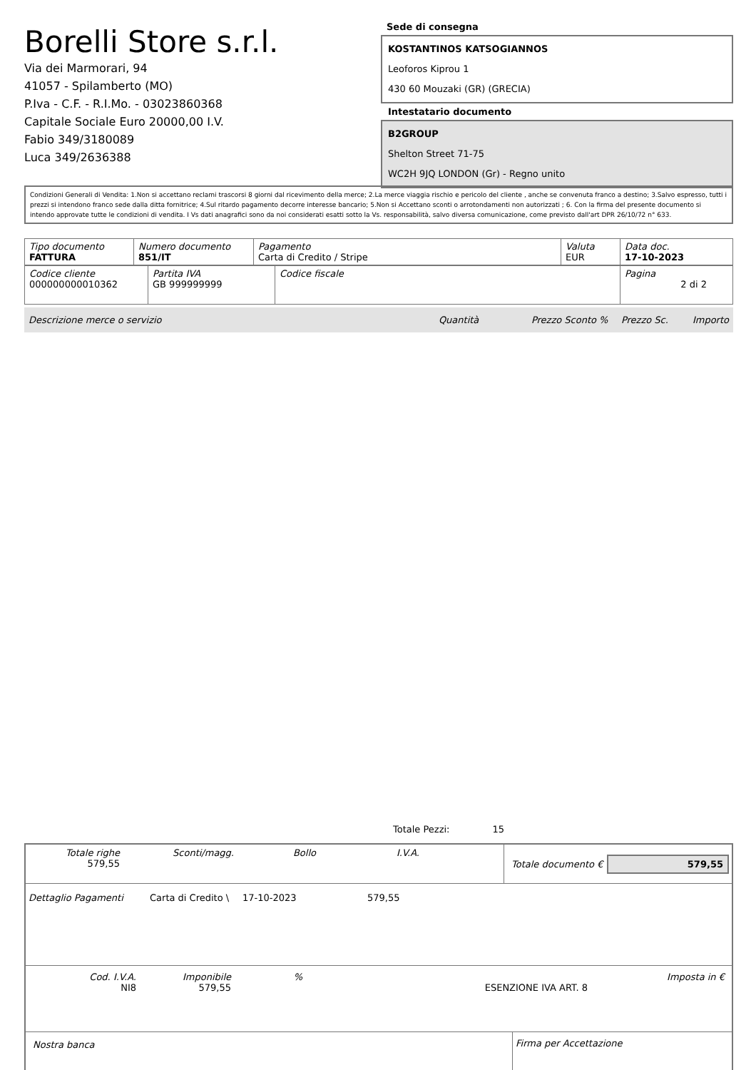Borelli Store s.r.l.
Via dei Marmorari, 94
41057 - Spilamberto (MO)
P.Iva - C.F. - R.I.Mo. - 03023860368
Capitale Sociale Euro 20000,00 I.V.
Fabio 349/3180089
Luca 349/2636388
Sede di consegna
KOSTANTINOS KATSOGIANNOS
Leoforos Kiprou 1
430 60 Mouzaki (GR) (GRECIA)
Intestatario documento
B2GROUP
Shelton Street 71-75
WC2H 9JQ LONDON (Gr) - Regno unito
Condizioni Generali di Vendita: 1.Non si accettano reclami trascorsi 8 giorni dal ricevimento della merce; 2.La merce viaggia rischio e pericolo del cliente , anche se convenuta franco a destino; 3.Salvo espresso, tutti i prezzi si intendono franco sede dalla ditta fornitrice; 4.Sul ritardo pagamento decorre interesse bancario; 5.Non si Accettano sconti o arrotondamenti non autorizzati ; 6. Con la firma del presente documento si intendo approvate tutte le condizioni di vendita. I Vs dati anagrafici sono da noi considerati esatti sotto la Vs. responsabilità, salvo diversa comunicazione, come previsto dall'art DPR 26/10/72 n° 633.
| Tipo documento FATTURA | Numero documento 851/IT | Pagamento Carta di Credito / Stripe | Valuta EUR | Data doc. 17-10-2023 |
| Codice cliente 000000000010362 | Partita IVA GB 999999999 | Codice fiscale | Pagina 2 di 2 |
Descrizione merce o servizio Quantità Prezzo Sconto % Prezzo Sc. Importo
Totale Pezzi: 15
Totale righe
579,55
Sconti/magg. Bollo I.V.A.
Totale documento €
579,55
Dettaglio Pagamenti Carta di Credito \ 17-10-2023 579,55
Cod. I.V.A.
NI8
Imponibile
579,55
%
ESENZIONE IVA ART. 8 Imposta in €
Nostra banca Firma per Accettazione